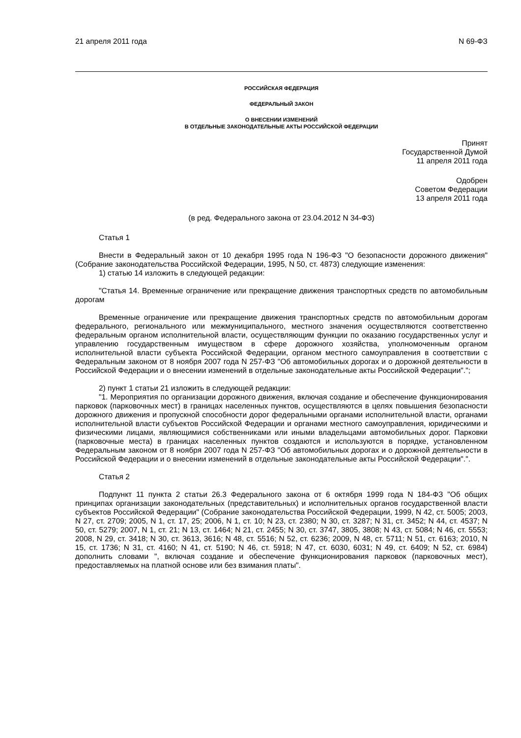21 апреля 2011 года N 69-ФЗ
РОССИЙСКАЯ ФЕДЕРАЦИЯ
ФЕДЕРАЛЬНЫЙ ЗАКОН
О ВНЕСЕНИИ ИЗМЕНЕНИЙ
В ОТДЕЛЬНЫЕ ЗАКОНОДАТЕЛЬНЫЕ АКТЫ РОССИЙСКОЙ ФЕДЕРАЦИИ
Принят
Государственной Думой
11 апреля 2011 года
Одобрен
Советом Федерации
13 апреля 2011 года
(в ред. Федерального закона от 23.04.2012 N 34-ФЗ)
Статья 1
Внести в Федеральный закон от 10 декабря 1995 года N 196-ФЗ "О безопасности дорожного движения" (Собрание законодательства Российской Федерации, 1995, N 50, ст. 4873) следующие изменения:
1) статью 14 изложить в следующей редакции:
"Статья 14. Временные ограничение или прекращение движения транспортных средств по автомобильным дорогам
Временные ограничение или прекращение движения транспортных средств по автомобильным дорогам федерального, регионального или межмуниципального, местного значения осуществляются соответственно федеральным органом исполнительной власти, осуществляющим функции по оказанию государственных услуг и управлению государственным имуществом в сфере дорожного хозяйства, уполномоченным органом исполнительной власти субъекта Российской Федерации, органом местного самоуправления в соответствии с Федеральным законом от 8 ноября 2007 года N 257-ФЗ "Об автомобильных дорогах и о дорожной деятельности в Российской Федерации и о внесении изменений в отдельные законодательные акты Российской Федерации".";
2) пункт 1 статьи 21 изложить в следующей редакции:
"1. Мероприятия по организации дорожного движения, включая создание и обеспечение функционирования парковок (парковочных мест) в границах населенных пунктов, осуществляются в целях повышения безопасности дорожного движения и пропускной способности дорог федеральными органами исполнительной власти, органами исполнительной власти субъектов Российской Федерации и органами местного самоуправления, юридическими и физическими лицами, являющимися собственниками или иными владельцами автомобильных дорог. Парковки (парковочные места) в границах населенных пунктов создаются и используются в порядке, установленном Федеральным законом от 8 ноября 2007 года N 257-ФЗ "Об автомобильных дорогах и о дорожной деятельности в Российской Федерации и о внесении изменений в отдельные законодательные акты Российской Федерации".".
Статья 2
Подпункт 11 пункта 2 статьи 26.3 Федерального закона от 6 октября 1999 года N 184-ФЗ "Об общих принципах организации законодательных (представительных) и исполнительных органов государственной власти субъектов Российской Федерации" (Собрание законодательства Российской Федерации, 1999, N 42, ст. 5005; 2003, N 27, ст. 2709; 2005, N 1, ст. 17, 25; 2006, N 1, ст. 10; N 23, ст. 2380; N 30, ст. 3287; N 31, ст. 3452; N 44, ст. 4537; N 50, ст. 5279; 2007, N 1, ст. 21; N 13, ст. 1464; N 21, ст. 2455; N 30, ст. 3747, 3805, 3808; N 43, ст. 5084; N 46, ст. 5553; 2008, N 29, ст. 3418; N 30, ст. 3613, 3616; N 48, ст. 5516; N 52, ст. 6236; 2009, N 48, ст. 5711; N 51, ст. 6163; 2010, N 15, ст. 1736; N 31, ст. 4160; N 41, ст. 5190; N 46, ст. 5918; N 47, ст. 6030, 6031; N 49, ст. 6409; N 52, ст. 6984) дополнить словами ", включая создание и обеспечение функционирования парковок (парковочных мест), предоставляемых на платной основе или без взимания платы".